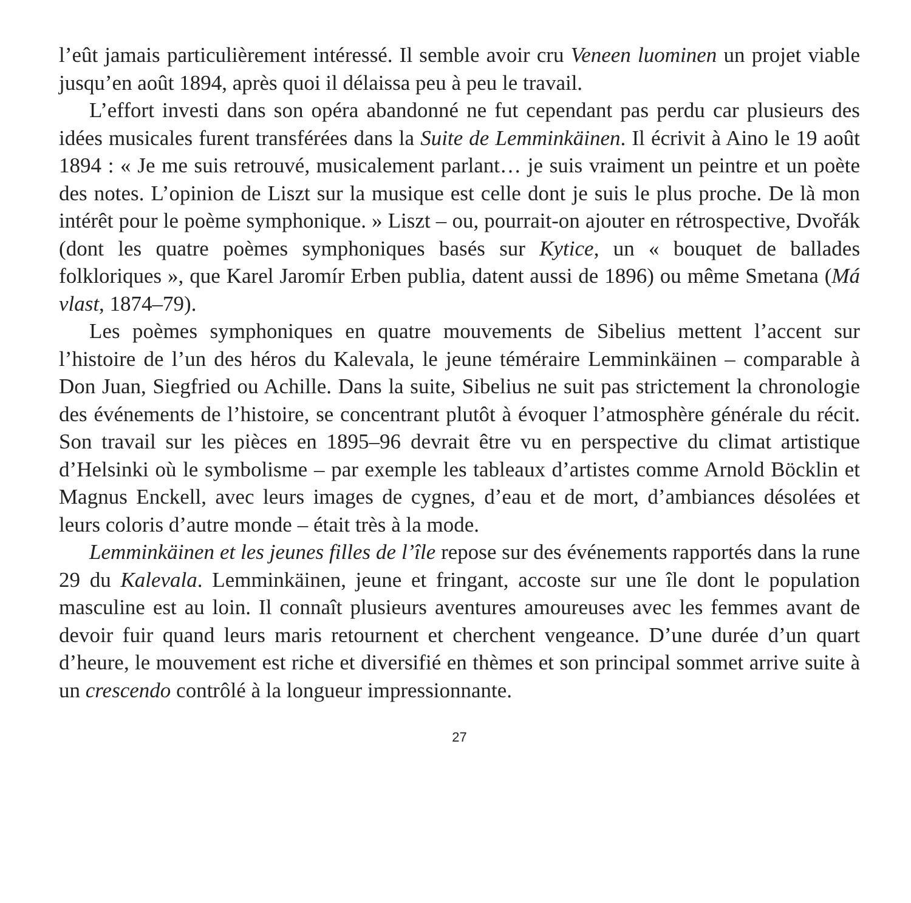l’eût jamais particulièrement intéressé. Il semble avoir cru Veneen luominen un projet viable jusqu’en août 1894, après quoi il délaissa peu à peu le travail.
L’effort investi dans son opéra abandonné ne fut cependant pas perdu car plusieurs des idées musicales furent transférées dans la Suite de Lemminkäinen. Il écrivit à Aino le 19 août 1894 : « Je me suis retrouvé, musicalement parlant… je suis vraiment un peintre et un poète des notes. L’opinion de Liszt sur la musique est celle dont je suis le plus proche. De là mon intérêt pour le poème symphonique. » Liszt – ou, pourrait-on ajouter en rétrospective, Dvořák (dont les quatre poèmes symphoniques basés sur Kytice, un « bouquet de ballades folkloriques », que Karel Jaromír Erben publia, datent aussi de 1896) ou même Smetana (Má vlast, 1874–79).
Les poèmes symphoniques en quatre mouvements de Sibelius mettent l’accent sur l’histoire de l’un des héros du Kalevala, le jeune téméraire Lemminkäinen – comparable à Don Juan, Siegfried ou Achille. Dans la suite, Sibelius ne suit pas strictement la chronologie des événements de l’histoire, se concentrant plutôt à évoquer l’atmosphère générale du récit. Son travail sur les pièces en 1895–96 devrait être vu en perspective du climat artistique d’Helsinki où le symbolisme – par exemple les tableaux d’artistes comme Arnold Böcklin et Magnus Enckell, avec leurs images de cygnes, d’eau et de mort, d’ambiances désolées et leurs coloris d’autre monde – était très à la mode.
Lemminkäinen et les jeunes filles de l’île repose sur des événements rapportés dans la rune 29 du Kalevala. Lemminkäinen, jeune et fringant, accoste sur une île dont le population masculine est au loin. Il connaît plusieurs aventures amoureuses avec les femmes avant de devoir fuir quand leurs maris retournent et cherchent vengeance. D’une durée d’un quart d’heure, le mouvement est riche et diversifié en thèmes et son principal sommet arrive suite à un crescendo contrôlé à la longueur impressionnante.
27